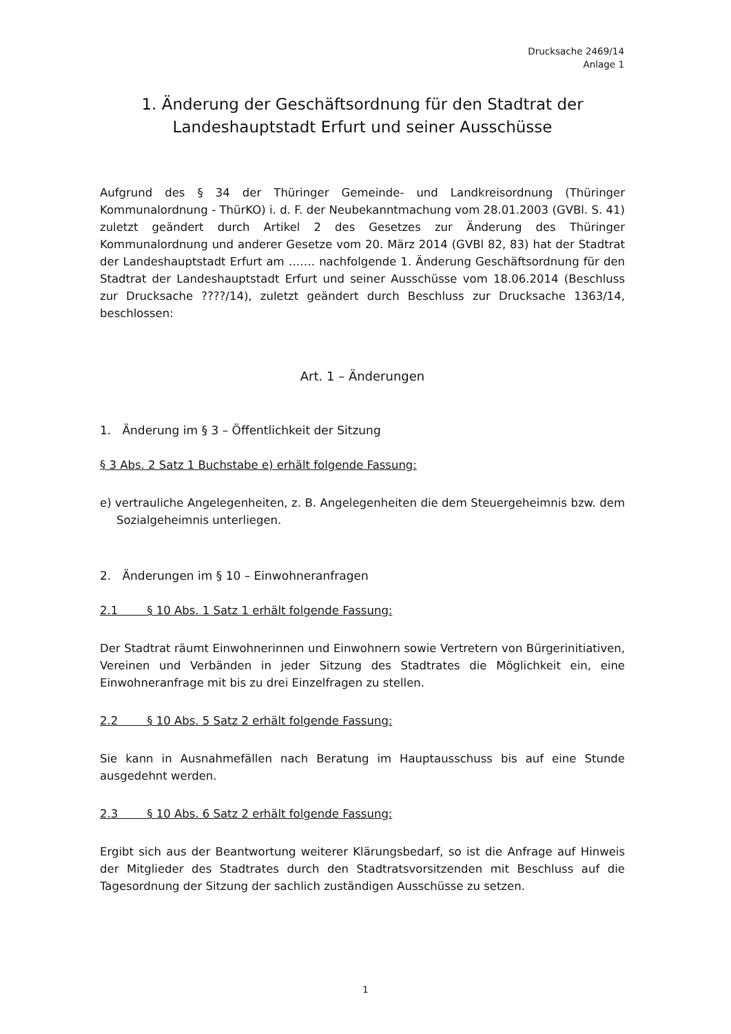Drucksache 2469/14
Anlage 1
1. Änderung der Geschäftsordnung für den Stadtrat der Landeshauptstadt Erfurt und seiner Ausschüsse
Aufgrund des § 34 der Thüringer Gemeinde- und Landkreisordnung (Thüringer Kommunalordnung - ThürKO) i. d. F. der Neubekanntmachung vom 28.01.2003 (GVBl. S. 41) zuletzt geändert durch Artikel 2 des Gesetzes zur Änderung des Thüringer Kommunalordnung und anderer Gesetze vom 20. März 2014 (GVBl 82, 83) hat der Stadtrat der Landeshauptstadt Erfurt am ……. nachfolgende 1. Änderung Geschäftsordnung für den Stadtrat der Landeshauptstadt Erfurt und seiner Ausschüsse vom 18.06.2014 (Beschluss zur Drucksache ????/14), zuletzt geändert durch Beschluss zur Drucksache 1363/14, beschlossen:
Art. 1 – Änderungen
1. Änderung im § 3 – Öffentlichkeit der Sitzung
§ 3 Abs. 2 Satz 1 Buchstabe e) erhält folgende Fassung:
e) vertrauliche Angelegenheiten, z. B. Angelegenheiten die dem Steuergeheimnis bzw. dem Sozialgeheimnis unterliegen.
2. Änderungen im § 10 – Einwohneranfragen
2.1 § 10 Abs. 1 Satz 1 erhält folgende Fassung:
Der Stadtrat räumt Einwohnerinnen und Einwohnern sowie Vertretern von Bürgerinitiativen, Vereinen und Verbänden in jeder Sitzung des Stadtrates die Möglichkeit ein, eine Einwohneranfrage mit bis zu drei Einzelfragen zu stellen.
2.2 § 10 Abs. 5 Satz 2 erhält folgende Fassung:
Sie kann in Ausnahmefällen nach Beratung im Hauptausschuss bis auf eine Stunde ausgedehnt werden.
2.3 § 10 Abs. 6 Satz 2 erhält folgende Fassung:
Ergibt sich aus der Beantwortung weiterer Klärungsbedarf, so ist die Anfrage auf Hinweis der Mitglieder des Stadtrates durch den Stadtratsvorsitzenden mit Beschluss auf die Tagesordnung der Sitzung der sachlich zuständigen Ausschüsse zu setzen.
1